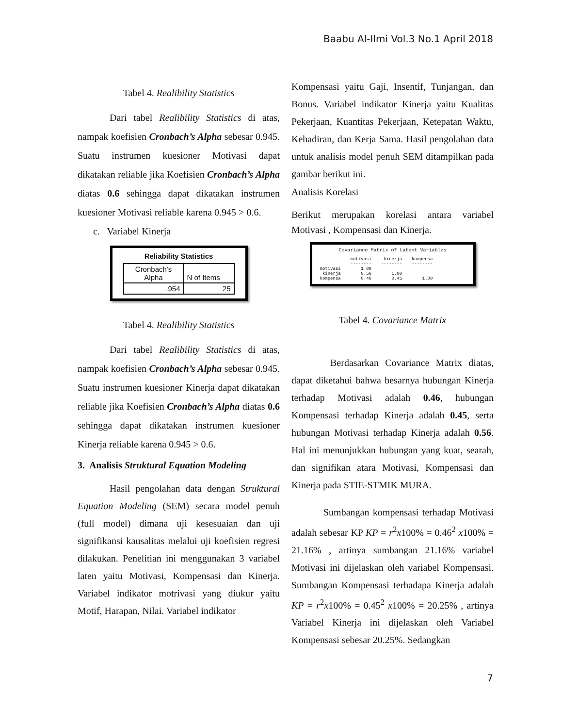Baabu Al-Ilmi Vol.3 No.1 April 2018
Tabel 4. Realibility Statistics
Dari tabel Realibility Statistics di atas, nampak koefisien Cronbach’s Alpha sebesar 0.945. Suatu instrumen kuesioner Motivasi dapat dikatakan reliable jika Koefisien Cronbach’s Alpha diatas 0.6 sehingga dapat dikatakan instrumen kuesioner Motivasi reliable karena 0.945 > 0.6.
c. Variabel Kinerja
Reliability Statistics
| Cronbach's Alpha | N of Items |
| .954 | 25 |
Tabel 4. Realibility Statistics
Dari tabel Realibility Statistics di atas, nampak koefisien Cronbach’s Alpha sebesar 0.945. Suatu instrumen kuesioner Kinerja dapat dikatakan reliable jika Koefisien Cronbach’s Alpha diatas 0.6 sehingga dapat dikatakan instrumen kuesioner Kinerja reliable karena 0.945 > 0.6.
3. Analisis Struktural Equation Modeling
Hasil pengolahan data dengan Struktural Equation Modeling (SEM) secara model penuh (full model) dimana uji kesesuaian dan uji signifikansi kausalitas melalui uji koefisien regresi dilakukan. Penelitian ini menggunakan 3 variabel laten yaitu Motivasi, Kompensasi dan Kinerja. Variabel indikator motrivasi yang diukur yaitu Motif, Harapan, Nilai. Variabel indikator
Kompensasi yaitu Gaji, Insentif, Tunjangan, dan Bonus. Variabel indikator Kinerja yaitu Kualitas Pekerjaan, Kuantitas Pekerjaan, Ketepatan Waktu, Kehadiran, dan Kerja Sama. Hasil pengolahan data untuk analisis model penuh SEM ditampilkan pada gambar berikut ini.
Analisis Korelasi
Berikut merupakan korelasi antara variabel Motivasi , Kompensasi dan Kinerja.
Covariance Matrix of Latent Variables
| | motivasi | kinerja | kompensa |
| | -------- | -------- | -------- |
| motivasi | 1.00 | | |
| kinerja | 0.56 | 1.00 | |
| kompensa | 0.46 | 0.45 | 1.00 |
Tabel 4. Covariance Matrix
Berdasarkan Covariance Matrix diatas, dapat diketahui bahwa besarnya hubungan Kinerja terhadap Motivasi adalah 0.46, hubungan Kompensasi terhadap Kinerja adalah 0.45, serta hubungan Motivasi terhadap Kinerja adalah 0.56. Hal ini menunjukkan hubungan yang kuat, searah, dan signifikan atara Motivasi, Kompensasi dan Kinerja pada STIE-STMIK MURA.
Sumbangan kompensasi terhadap Motivasi adalah sebesar KP KP = r<sup>2</sup>x100% = 0.46<sup>2</sup> x100% = 21.16% , artinya sumbangan 21.16% variabel Motivasi ini dijelaskan oleh variabel Kompensasi. Sumbangan Kompensasi terhadapa Kinerja adalah KP = r<sup>2</sup>x100% = 0.45<sup>2</sup> x100% = 20.25% , artinya Variabel Kinerja ini dijelaskan oleh Variabel Kompensasi sebesar 20.25%. Sedangkan
7